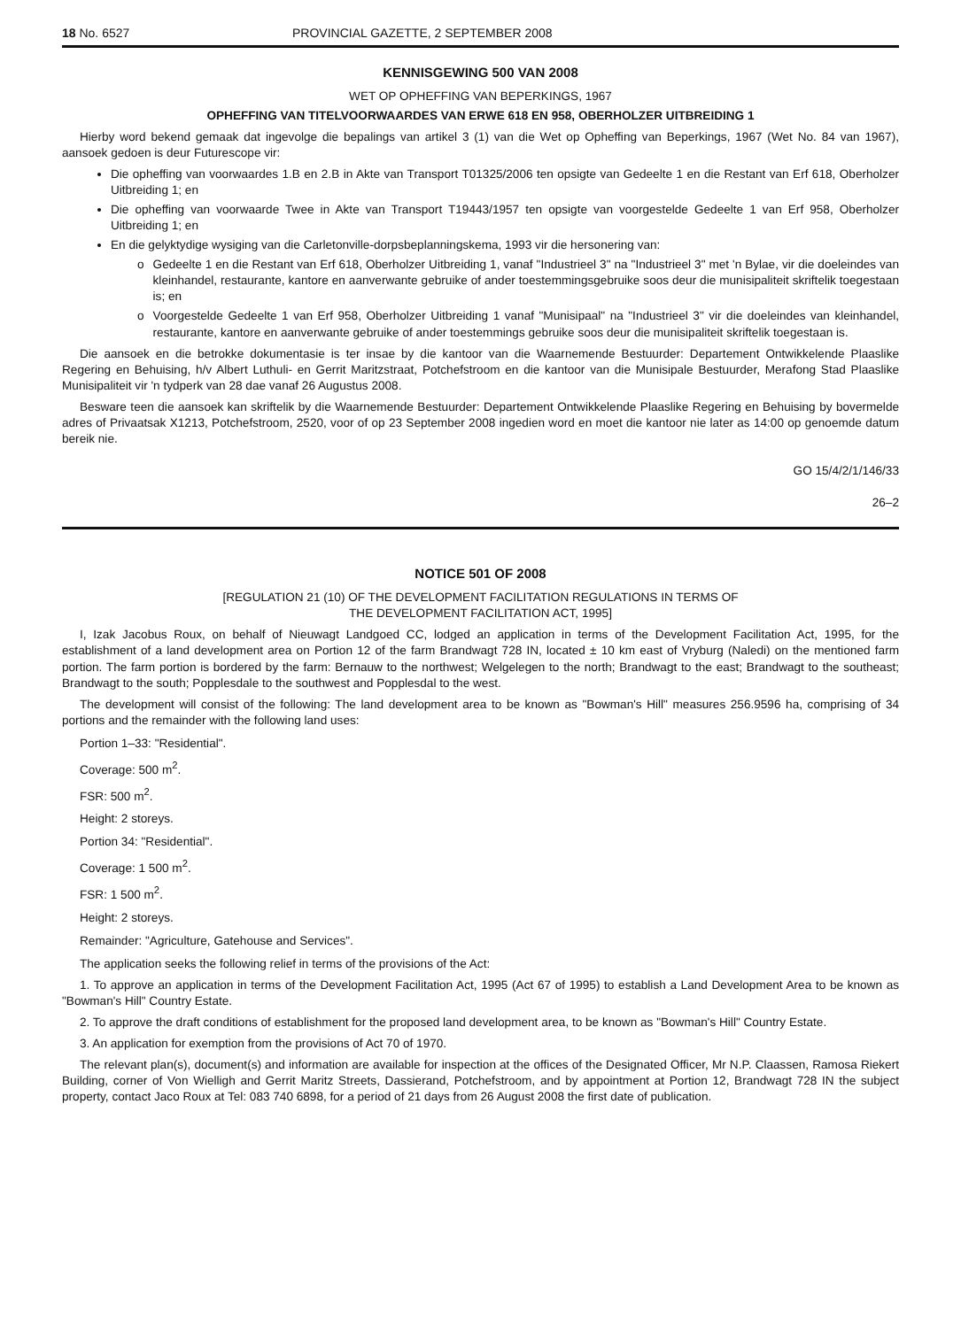18 No. 6527 PROVINCIAL GAZETTE, 2 SEPTEMBER 2008
KENNISGEWING 500 VAN 2008
WET OP OPHEFFING VAN BEPERKINGS, 1967
OPHEFFING VAN TITELVOORWAARDES VAN ERWE 618 EN 958, OBERHOLZER UITBREIDING 1
Hierby word bekend gemaak dat ingevolge die bepalings van artikel 3 (1) van die Wet op Opheffing van Beperkings, 1967 (Wet No. 84 van 1967), aansoek gedoen is deur Futurescope vir:
Die opheffing van voorwaardes 1.B en 2.B in Akte van Transport T01325/2006 ten opsigte van Gedeelte 1 en die Restant van Erf 618, Oberholzer Uitbreiding 1; en
Die opheffing van voorwaarde Twee in Akte van Transport T19443/1957 ten opsigte van voorgestelde Gedeelte 1 van Erf 958, Oberholzer Uitbreiding 1; en
En die gelyktydige wysiging van die Carletonville-dorpsbeplanningskema, 1993 vir die hersonering van:
o Gedeelte 1 en die Restant van Erf 618, Oberholzer Uitbreiding 1, vanaf "Industrieel 3" na "Industrieel 3" met 'n Bylae, vir die doeleindes van kleinhandel, restaurante, kantore en aanverwante gebruike of ander toestemmingsgebruike soos deur die munisipaliteit skriftelik toegestaan is; en
o Voorgestelde Gedeelte 1 van Erf 958, Oberholzer Uitbreiding 1 vanaf "Munisipaal" na "Industrieel 3" vir die doeleindes van kleinhandel, restaurante, kantore en aanverwante gebruike of ander toestemmings gebruike soos deur die munisipaliteit skriftelik toegestaan is.
Die aansoek en die betrokke dokumentasie is ter insae by die kantoor van die Waarnemende Bestuurder: Departement Ontwikkelende Plaaslike Regering en Behuising, h/v Albert Luthuli- en Gerrit Maritzstraat, Potchefstroom en die kantoor van die Munisipale Bestuurder, Merafong Stad Plaaslike Munisipaliteit vir 'n tydperk van 28 dae vanaf 26 Augustus 2008.
Besware teen die aansoek kan skriftelik by die Waarnemende Bestuurder: Departement Ontwikkelende Plaaslike Regering en Behuising by bovermelde adres of Privaatsak X1213, Potchefstroom, 2520, voor of op 23 September 2008 ingedien word en moet die kantoor nie later as 14:00 op genoemde datum bereik nie.
GO 15/4/2/1/146/33
26–2
NOTICE 501 OF 2008
[REGULATION 21 (10) OF THE DEVELOPMENT FACILITATION REGULATIONS IN TERMS OF
THE DEVELOPMENT FACILITATION ACT, 1995]
I, Izak Jacobus Roux, on behalf of Nieuwagt Landgoed CC, lodged an application in terms of the Development Facilitation Act, 1995, for the establishment of a land development area on Portion 12 of the farm Brandwagt 728 IN, located ± 10 km east of Vryburg (Naledi) on the mentioned farm portion. The farm portion is bordered by the farm: Bernauw to the northwest; Welgelegen to the north; Brandwagt to the east; Brandwagt to the southeast; Brandwagt to the south; Popplesdale to the southwest and Popplesdal to the west.
The development will consist of the following: The land development area to be known as "Bowman's Hill" measures 256.9596 ha, comprising of 34 portions and the remainder with the following land uses:
Portion 1–33: "Residential".
Coverage: 500 m<sup>2</sup>.
FSR: 500 m<sup>2</sup>.
Height: 2 storeys.
Portion 34: "Residential".
Coverage: 1 500 m<sup>2</sup>.
FSR: 1 500 m<sup>2</sup>.
Height: 2 storeys.
Remainder: "Agriculture, Gatehouse and Services".
The application seeks the following relief in terms of the provisions of the Act:
1. To approve an application in terms of the Development Facilitation Act, 1995 (Act 67 of 1995) to establish a Land Development Area to be known as "Bowman's Hill" Country Estate.
2. To approve the draft conditions of establishment for the proposed land development area, to be known as "Bowman's Hill" Country Estate.
3. An application for exemption from the provisions of Act 70 of 1970.
The relevant plan(s), document(s) and information are available for inspection at the offices of the Designated Officer, Mr N.P. Claassen, Ramosa Riekert Building, corner of Von Wielligh and Gerrit Maritz Streets, Dassierand, Potchefstroom, and by appointment at Portion 12, Brandwagt 728 IN the subject property, contact Jaco Roux at Tel: 083 740 6898, for a period of 21 days from 26 August 2008 the first date of publication.